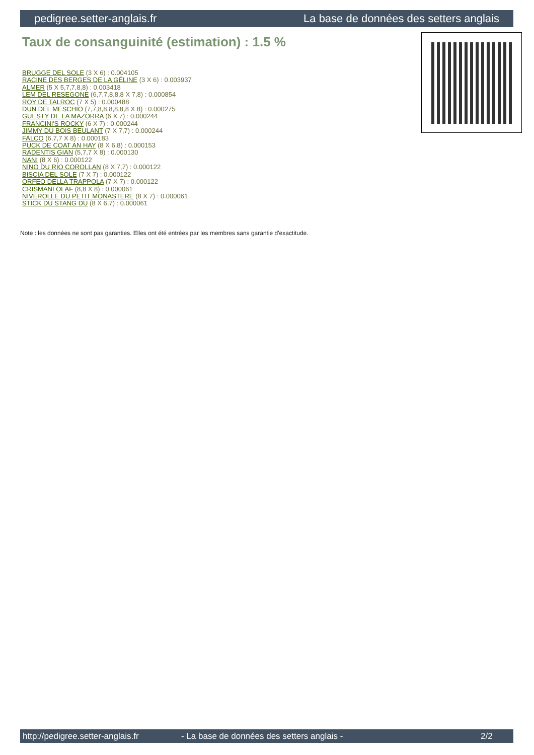pedigree.setter-anglais.fr La base de données des setters anglais
Taux de consanguinité (estimation) : 1.5 %
BRUGGE DEL SOLE (3 X 6) : 0.004105
RACINE DES BERGES DE LA GÉLINE (3 X 6) : 0.003937
ALMER (5 X 5,7,7,8,8) : 0.003418
LEM DEL RESEGONE (6,7,7,8,8,8 X 7,8) : 0.000854
ROY DE TALROC (7 X 5) : 0.000488
DUN DEL MESCHIO (7,7,8,8,8,8,8,8 X 8) : 0.000275
GUESTY DE LA MAZORRA (6 X 7) : 0.000244
FRANCINI'S ROCKY (6 X 7) : 0.000244
JIMMY DU BOIS BEULANT (7 X 7,7) : 0.000244
FALCO (6,7,7 X 8) : 0.000183
PUCK DE COAT AN HAY (8 X 6,8) : 0.000153
RADENTIS GIAN (5,7,7 X 8) : 0.000130
NANI (8 X 6) : 0.000122
NINO DU RIO COROLLAN (8 X 7,7) : 0.000122
BISCIA DEL SOLE (7 X 7) : 0.000122
ORFEO DELLA TRAPPOLA (7 X 7) : 0.000122
CRISMANI OLAF (8,8 X 8) : 0.000061
NIVEROLLE DU PETIT MONASTERE (8 X 7) : 0.000061
STICK DU STANG DU (8 X 6,7) : 0.000061
Note : les données ne sont pas garanties. Elles ont été entrées par les membres sans garantie d'exactitude.
http://pedigree.setter-anglais.fr - La base de données des setters anglais - 2/2